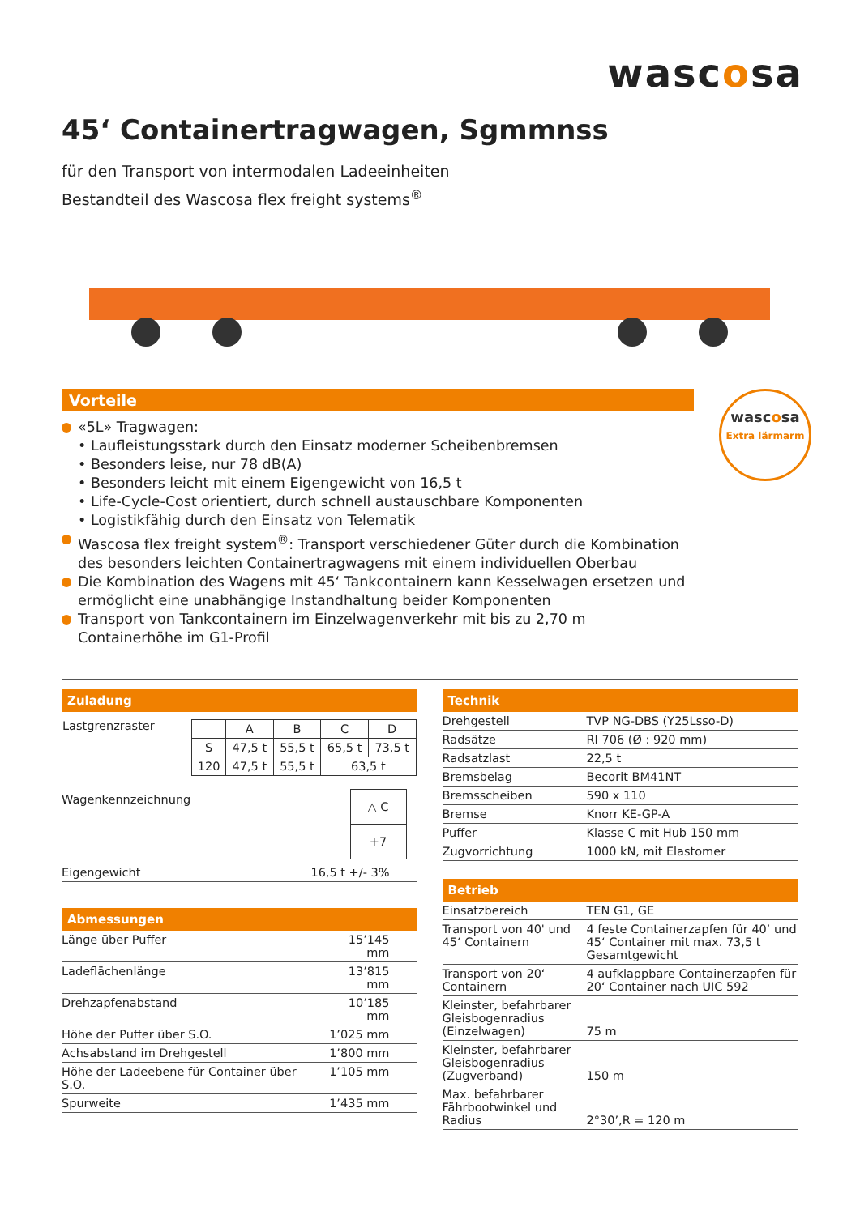wascosa
45‘ Containertragwagen, Sgmmnss
für den Transport von intermodalen Ladeeinheiten
Bestandteil des Wascosa flex freight systems<sup>®</sup>
Vorteile
«5L» Tragwagen:
• Laufleistungsstark durch den Einsatz moderner Scheibenbremsen
• Besonders leise, nur 78 dB(A)
• Besonders leicht mit einem Eigengewicht von 16,5 t
• Life-Cycle-Cost orientiert, durch schnell austauschbare Komponenten
• Logistikfähig durch den Einsatz von Telematik
Wascosa flex freight system<sup>®</sup>: Transport verschiedener Güter durch die Kombination des besonders leichten Containertragwagens mit einem individuellen Oberbau
Die Kombination des Wagens mit 45‘ Tankcontainern kann Kesselwagen ersetzen und ermöglicht eine unabhängige Instandhaltung beider Komponenten
Transport von Tankcontainern im Einzelwagenverkehr mit bis zu 2,70 m Containerhöhe im G1-Profil
wascosa
Extra lärmarm
Zuladung
| Lastgrenzraster | / / A / B / C / D / / S / 47,5 t / 55,5 t / 65,5 t / 73,5 t / / 120 / 47,5 t / 55,5 t / 63,5 t / / |
| Wagenkennzeichnung | / △ C / / +7 / |
| Eigengewicht | 16,5 t +/- 3% |
Abmessungen
| Länge über Puffer | 15’145 mm |
| Ladeflächenlänge | 13’815 mm |
| Drehzapfenabstand | 10’185 mm |
| Höhe der Puffer über S.O. | 1’025 mm |
| Achsabstand im Drehgestell | 1’800 mm |
| Höhe der Ladeebene für Container über S.O. | 1’105 mm |
| Spurweite | 1’435 mm |
Technik
| Drehgestell | TVP NG-DBS (Y25Lsso-D) |
| Radsätze | RI 706 (Ø : 920 mm) |
| Radsatzlast | 22,5 t |
| Bremsbelag | Becorit BM41NT |
| Bremsscheiben | 590 x 110 |
| Bremse | Knorr KE-GP-A |
| Puffer | Klasse C mit Hub 150 mm |
| Zugvorrichtung | 1000 kN, mit Elastomer |
Betrieb
| Einsatzbereich | TEN G1, GE |
| Transport von 40' und 45‘ Containern | 4 feste Containerzapfen für 40‘ und 45‘ Container mit max. 73,5 t Gesamtgewicht |
| Transport von 20‘ Containern | 4 aufklappbare Containerzapfen für 20‘ Container nach UIC 592 |
| Kleinster, befahrbarer Gleisbogenradius (Einzelwagen) | 75 m |
| Kleinster, befahrbarer Gleisbogenradius (Zugverband) | 150 m |
| Max. befahrbarer Fährbootwinkel und Radius | 2°30’,R = 120 m |